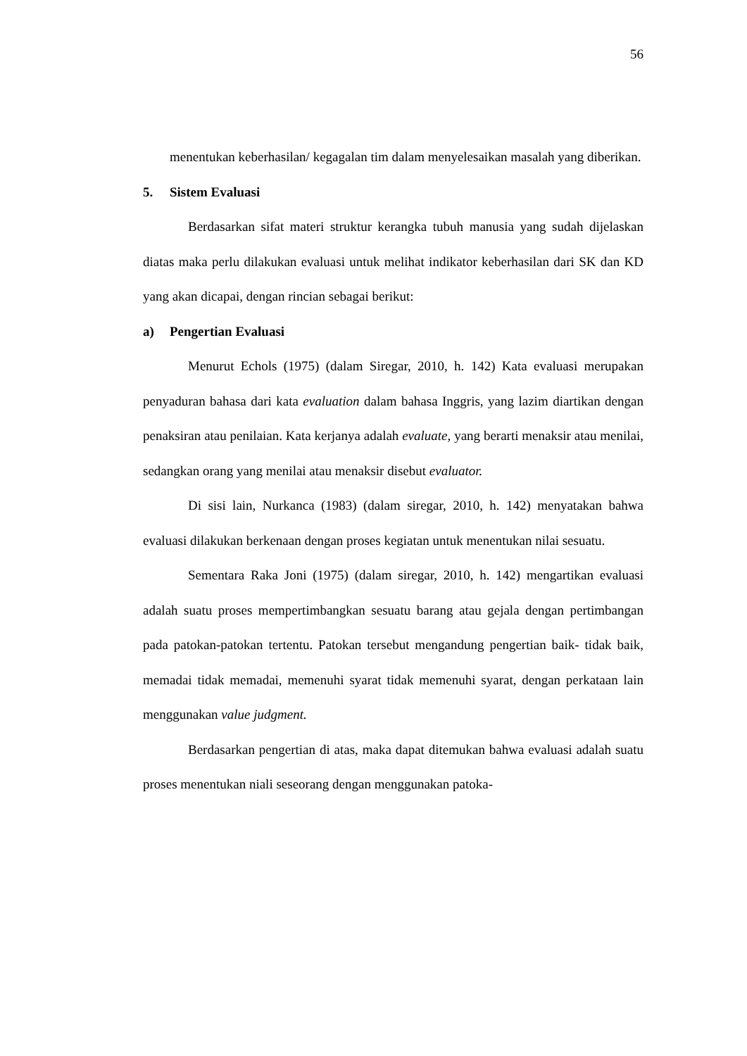56
menentukan keberhasilan/ kegagalan tim dalam menyelesaikan masalah yang diberikan.
5. Sistem Evaluasi
Berdasarkan sifat materi struktur kerangka tubuh manusia yang sudah dijelaskan diatas maka perlu dilakukan evaluasi untuk melihat indikator keberhasilan dari SK dan KD yang akan dicapai, dengan rincian sebagai berikut:
a) Pengertian Evaluasi
Menurut Echols (1975) (dalam Siregar, 2010, h. 142) Kata evaluasi merupakan penyaduran bahasa dari kata evaluation dalam bahasa Inggris, yang lazim diartikan dengan penaksiran atau penilaian. Kata kerjanya adalah evaluate, yang berarti menaksir atau menilai, sedangkan orang yang menilai atau menaksir disebut evaluator.
Di sisi lain, Nurkanca (1983) (dalam siregar, 2010, h. 142) menyatakan bahwa evaluasi dilakukan berkenaan dengan proses kegiatan untuk menentukan nilai sesuatu.
Sementara Raka Joni (1975) (dalam siregar, 2010, h. 142) mengartikan evaluasi adalah suatu proses mempertimbangkan sesuatu barang atau gejala dengan pertimbangan pada patokan-patokan tertentu. Patokan tersebut mengandung pengertian baik- tidak baik, memadai tidak memadai, memenuhi syarat tidak memenuhi syarat, dengan perkataan lain menggunakan value judgment.
Berdasarkan pengertian di atas, maka dapat ditemukan bahwa evaluasi adalah suatu proses menentukan niali seseorang dengan menggunakan patoka-